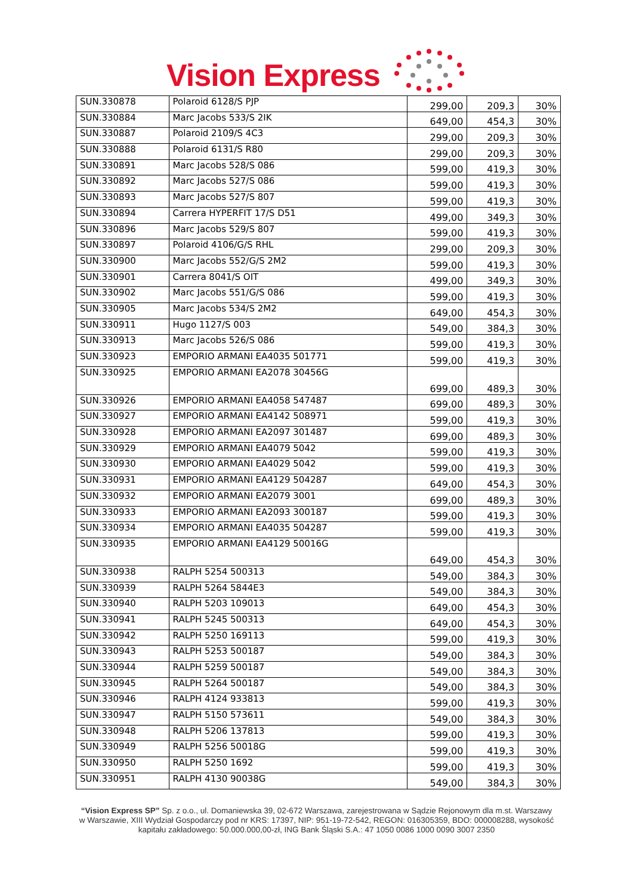Vision Express
| SUN.330878 | Polaroid 6128/S PJP | 299,00 | 209,3 | 30% |
| SUN.330884 | Marc Jacobs 533/S 2IK | 649,00 | 454,3 | 30% |
| SUN.330887 | Polaroid 2109/S 4C3 | 299,00 | 209,3 | 30% |
| SUN.330888 | Polaroid 6131/S R80 | 299,00 | 209,3 | 30% |
| SUN.330891 | Marc Jacobs 528/S 086 | 599,00 | 419,3 | 30% |
| SUN.330892 | Marc Jacobs 527/S 086 | 599,00 | 419,3 | 30% |
| SUN.330893 | Marc Jacobs 527/S 807 | 599,00 | 419,3 | 30% |
| SUN.330894 | Carrera HYPERFIT 17/S D51 | 499,00 | 349,3 | 30% |
| SUN.330896 | Marc Jacobs 529/S 807 | 599,00 | 419,3 | 30% |
| SUN.330897 | Polaroid 4106/G/S RHL | 299,00 | 209,3 | 30% |
| SUN.330900 | Marc Jacobs 552/G/S 2M2 | 599,00 | 419,3 | 30% |
| SUN.330901 | Carrera 8041/S OIT | 499,00 | 349,3 | 30% |
| SUN.330902 | Marc Jacobs 551/G/S 086 | 599,00 | 419,3 | 30% |
| SUN.330905 | Marc Jacobs 534/S 2M2 | 649,00 | 454,3 | 30% |
| SUN.330911 | Hugo 1127/S 003 | 549,00 | 384,3 | 30% |
| SUN.330913 | Marc Jacobs 526/S 086 | 599,00 | 419,3 | 30% |
| SUN.330923 | EMPORIO ARMANI EA4035 501771 | 599,00 | 419,3 | 30% |
| SUN.330925 | EMPORIO ARMANI EA2078 30456G | 699,00 | 489,3 | 30% |
| SUN.330926 | EMPORIO ARMANI EA4058 547487 | 699,00 | 489,3 | 30% |
| SUN.330927 | EMPORIO ARMANI EA4142 508971 | 599,00 | 419,3 | 30% |
| SUN.330928 | EMPORIO ARMANI EA2097 301487 | 699,00 | 489,3 | 30% |
| SUN.330929 | EMPORIO ARMANI EA4079 5042 | 599,00 | 419,3 | 30% |
| SUN.330930 | EMPORIO ARMANI EA4029 5042 | 599,00 | 419,3 | 30% |
| SUN.330931 | EMPORIO ARMANI EA4129 504287 | 649,00 | 454,3 | 30% |
| SUN.330932 | EMPORIO ARMANI EA2079 3001 | 699,00 | 489,3 | 30% |
| SUN.330933 | EMPORIO ARMANI EA2093 300187 | 599,00 | 419,3 | 30% |
| SUN.330934 | EMPORIO ARMANI EA4035 504287 | 599,00 | 419,3 | 30% |
| SUN.330935 | EMPORIO ARMANI EA4129 50016G | 649,00 | 454,3 | 30% |
| SUN.330938 | RALPH 5254 500313 | 549,00 | 384,3 | 30% |
| SUN.330939 | RALPH 5264 5844E3 | 549,00 | 384,3 | 30% |
| SUN.330940 | RALPH 5203 109013 | 649,00 | 454,3 | 30% |
| SUN.330941 | RALPH 5245 500313 | 649,00 | 454,3 | 30% |
| SUN.330942 | RALPH 5250 169113 | 599,00 | 419,3 | 30% |
| SUN.330943 | RALPH 5253 500187 | 549,00 | 384,3 | 30% |
| SUN.330944 | RALPH 5259 500187 | 549,00 | 384,3 | 30% |
| SUN.330945 | RALPH 5264 500187 | 549,00 | 384,3 | 30% |
| SUN.330946 | RALPH 4124 933813 | 599,00 | 419,3 | 30% |
| SUN.330947 | RALPH 5150 573611 | 549,00 | 384,3 | 30% |
| SUN.330948 | RALPH 5206 137813 | 599,00 | 419,3 | 30% |
| SUN.330949 | RALPH 5256 50018G | 599,00 | 419,3 | 30% |
| SUN.330950 | RALPH 5250 1692 | 599,00 | 419,3 | 30% |
| SUN.330951 | RALPH 4130 90038G | 549,00 | 384,3 | 30% |
“Vision Express SP” Sp. z o.o., ul. Domaniewska 39, 02-672 Warszawa, zarejestrowana w Sądzie Rejonowym dla m.st. Warszawy w Warszawie, XIII Wydział Gospodarczy pod nr KRS: 17397, NIP: 951-19-72-542, REGON: 016305359, BDO: 000008288, wysokość kapitału zakładowego: 50.000.000,00-zł, ING Bank Śląski S.A.: 47 1050 0086 1000 0090 3007 2350